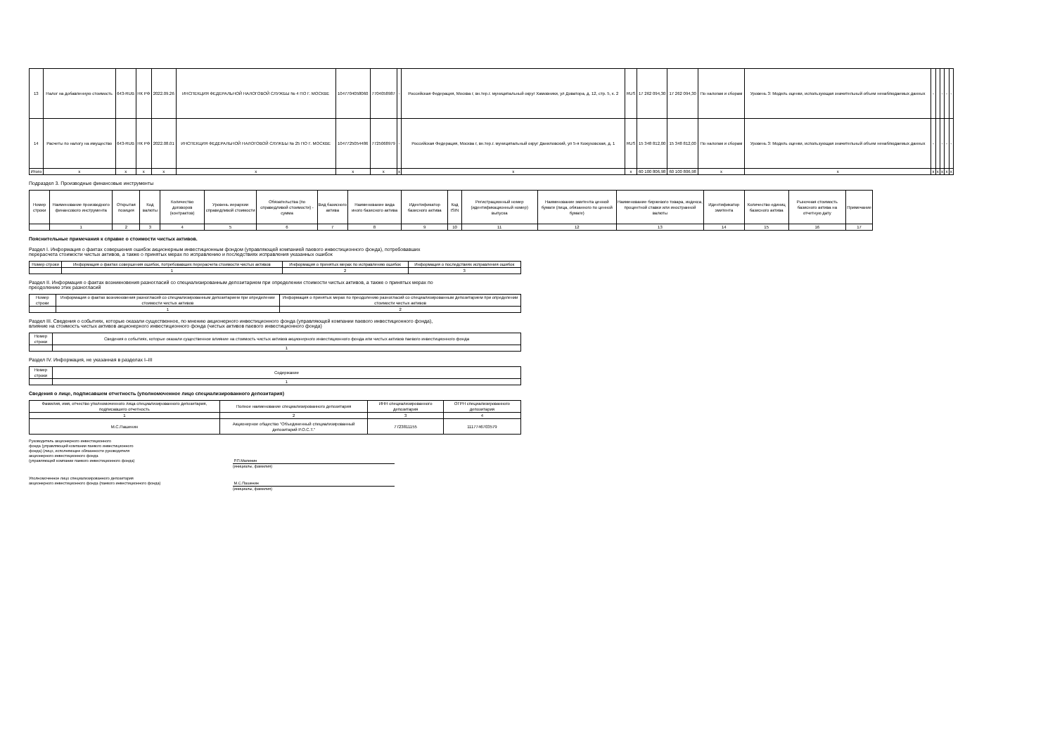| 13 | Налог на добавленную стоимость | 643-RUB | НК РФ | 2022.09.26 | ИНСПЕКЦИЯ ФЕДЕРАЛЬНОЙ НАЛОГОВОЙ СЛУЖБЫ № 4 ПО Г. МОСКВЕ | 1047704058060 | 7704058987 | - | Российская Федерация, Москва г, вн.тер.г. муниципальный округ Хамовники, ул Доватора, д. 12, стр. 5, к. 2 | RUS | 17 262 094,30 | 17 262 094,30 | По налогам и сборам | Уровень 3: Модель оценки, использующая значительный объем ненаблюдаемых данных | - | | - | - | - |
| 14 | Расчеты по налогу на имущество | 643-RUB | НК РФ | 2022.08.01 | ИНСПЕКЦИЯ ФЕДЕРАЛЬНОЙ НАЛОГОВОЙ СЛУЖБЫ № 25 ПО Г. МОСКВЕ | 1047725054486 | 7725068979 | - | Российская Федерация, Москва г, вн.тер.г. муниципальный округ Даниловский, ул 5-я Кожуховская, д. 1 | RUS | 15 348 812,00 | 15 348 812,00 | По налогам и сборам | Уровень 3: Модель оценки, использующая значительный объем ненаблюдаемых данных | - | | - | - | - |
| Итого | x | x | x | x | x | x | x | x | x | x | 60 100 806,98 | 60 100 806,98 | x | x | x | x | x | x | x |
Подраздел 3. Производные финансовые инструменты
| Номер строки | Наименование производного финансового инструмента | Открытая позиция | Код валюты | Количество договоров (контрактов) | Уровень иерархии справедливой стоимости | Обязательства (по справедливой стоимости) - сумма | Вид базисного актива | Наименование вида иного базисного актива | Идентификатор базисного актива | Код ISIN | Регистрационный номер (идентификационный номер) выпуска | Наименование эмитента ценной бумаги (лица, обязанного по ценной бумаге) | Наименование биржевого товара, индекса, процентной ставки или иностранной валюты | Идентификатор эмитента | Количество единиц базисного актива | Рыночная стоимость базисного актива на отчетную дату | Примечание |
| --- | --- | --- | --- | --- | --- | --- | --- | --- | --- | --- | --- | --- | --- | --- | --- | --- | --- |
| | 1 | 2 | 3 | 4 | 5 | 6 | 7 | 8 | 9 | 10 | 11 | 12 | 13 | 14 | 15 | 16 | 17 |
Пояснительные примечания к справке о стоимости чистых активов.
Раздел I. Информация о фактах совершения ошибок акционерным инвестиционным фондом (управляющей компанией паевого инвестиционного фонда), потребовавших
перерасчета стоимости чистых активов, а также о принятых мерах по исправлению и последствиях исправления указанных ошибок
| Номер строки | Информация о фактах совершения ошибок, потребовавших перерасчета стоимости чистых активов | Информация о принятых мерах по исправлению ошибок | Информация о последствиях исправления ошибок |
| --- | --- | --- | --- |
| | 1 | 2 | 3 |
Раздел II. Информация о фактах возникновения разногласий со специализированным депозитарием при определении стоимости чистых активов, а также о принятых мерах по
преодолению этих разногласий
| Номер строки | Информация о фактах возникновения разногласий со специализированным депозитарием при определении стоимости чистых активов | Информация о принятых мерах по преодолению разногласий со специализированным депозитарием при определении стоимости чистых активов |
| --- | --- | --- |
| | 1 | 2 |
Раздел III. Сведения о событиях, которые оказали существенное, по мнению акционерного инвестиционного фонда (управляющей компании паевого инвестиционного фонда),
влияние на стоимость чистых активов акционерного инвестиционного фонда (чистых активов паевого инвестиционного фонда)
| Номер строки | Сведения о событиях, которые оказали существенное влияние на стоимость чистых активов акционерного инвестиционного фонда или чистых активов паевого инвестиционного фонда |
| --- | --- |
| | 1 |
Раздел IV. Информация, не указанная в разделах I–III
| Номер строки | Содержание |
| --- | --- |
| | 1 |
Сведения о лице, подписавшем отчетность (уполномоченное лицо специализированного депозитария)
| Фамилия, имя, отчество уполномоченного лица специализированного депозитария, подписавшего отчетность | Полное наименование специализированного депозитария | ИНН специализированного депозитария | ОГРН специализированного депозитария |
| --- | --- | --- | --- |
| 1 | 2 | 3 | 4 |
| М.С.Пашенин | Акционерное общество "Объединенный специализированный депозитарий Р.О.С.Т." | 7723811155 | 1117746703579 |
Руководитель акционерного инвестиционного
фонда (управляющей компании паевого инвестиционного
фонда) (лицо, исполняющее обязанности руководителя
акционерного инвестиционного фонда
(управляющей компании паевого инвестиционного фонда)
Р.П.Малинин
(инициалы, фамилия)
Уполномоченное лицо специализированного депозитария
акционерного инвестиционного фонда (паевого инвестиционного фонда)
М.С.Пашенин
(инициалы, фамилия)